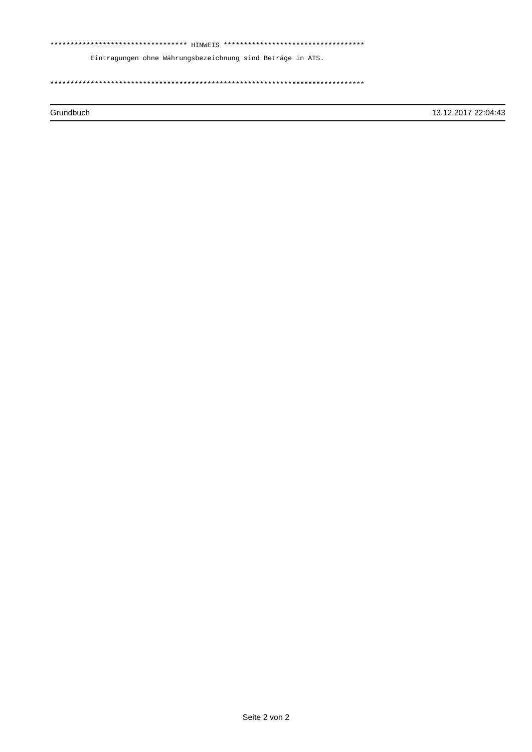********************************** HINWEIS ***********************************
          Eintragungen ohne Währungsbezeichnung sind Beträge in ATS.

******************************************************************************
Grundbuch 13.12.2017 22:04:43
Seite 2 von 2